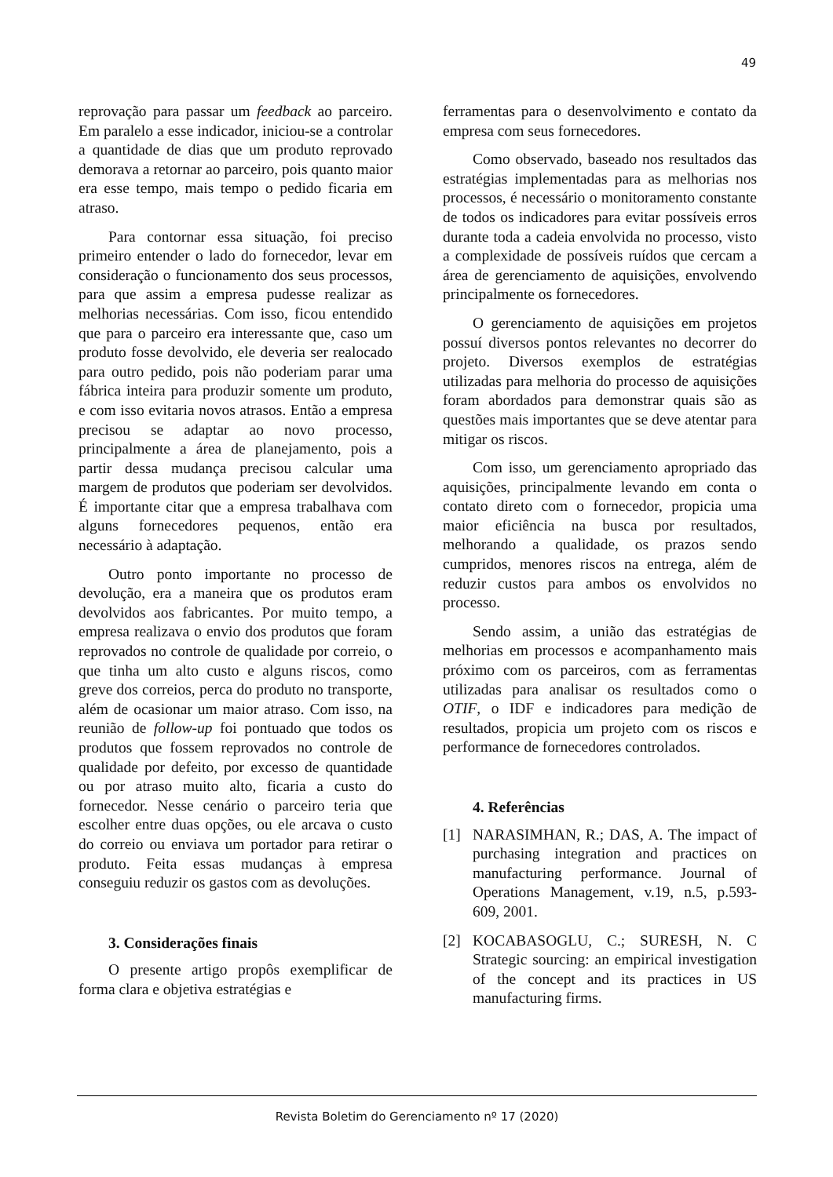49
reprovação para passar um feedback ao parceiro. Em paralelo a esse indicador, iniciou-se a controlar a quantidade de dias que um produto reprovado demorava a retornar ao parceiro, pois quanto maior era esse tempo, mais tempo o pedido ficaria em atraso.
Para contornar essa situação, foi preciso primeiro entender o lado do fornecedor, levar em consideração o funcionamento dos seus processos, para que assim a empresa pudesse realizar as melhorias necessárias. Com isso, ficou entendido que para o parceiro era interessante que, caso um produto fosse devolvido, ele deveria ser realocado para outro pedido, pois não poderiam parar uma fábrica inteira para produzir somente um produto, e com isso evitaria novos atrasos. Então a empresa precisou se adaptar ao novo processo, principalmente a área de planejamento, pois a partir dessa mudança precisou calcular uma margem de produtos que poderiam ser devolvidos. É importante citar que a empresa trabalhava com alguns fornecedores pequenos, então era necessário à adaptação.
Outro ponto importante no processo de devolução, era a maneira que os produtos eram devolvidos aos fabricantes. Por muito tempo, a empresa realizava o envio dos produtos que foram reprovados no controle de qualidade por correio, o que tinha um alto custo e alguns riscos, como greve dos correios, perca do produto no transporte, além de ocasionar um maior atraso. Com isso, na reunião de follow-up foi pontuado que todos os produtos que fossem reprovados no controle de qualidade por defeito, por excesso de quantidade ou por atraso muito alto, ficaria a custo do fornecedor. Nesse cenário o parceiro teria que escolher entre duas opções, ou ele arcava o custo do correio ou enviava um portador para retirar o produto. Feita essas mudanças à empresa conseguiu reduzir os gastos com as devoluções.
3. Considerações finais
O presente artigo propôs exemplificar de forma clara e objetiva estratégias e
ferramentas para o desenvolvimento e contato da empresa com seus fornecedores.
Como observado, baseado nos resultados das estratégias implementadas para as melhorias nos processos, é necessário o monitoramento constante de todos os indicadores para evitar possíveis erros durante toda a cadeia envolvida no processo, visto a complexidade de possíveis ruídos que cercam a área de gerenciamento de aquisições, envolvendo principalmente os fornecedores.
O gerenciamento de aquisições em projetos possuí diversos pontos relevantes no decorrer do projeto. Diversos exemplos de estratégias utilizadas para melhoria do processo de aquisições foram abordados para demonstrar quais são as questões mais importantes que se deve atentar para mitigar os riscos.
Com isso, um gerenciamento apropriado das aquisições, principalmente levando em conta o contato direto com o fornecedor, propicia uma maior eficiência na busca por resultados, melhorando a qualidade, os prazos sendo cumpridos, menores riscos na entrega, além de reduzir custos para ambos os envolvidos no processo.
Sendo assim, a união das estratégias de melhorias em processos e acompanhamento mais próximo com os parceiros, com as ferramentas utilizadas para analisar os resultados como o OTIF, o IDF e indicadores para medição de resultados, propicia um projeto com os riscos e performance de fornecedores controlados.
4. Referências
[1] NARASIMHAN, R.; DAS, A. The impact of purchasing integration and practices on manufacturing performance. Journal of Operations Management, v.19, n.5, p.593-609, 2001.
[2] KOCABASOGLU, C.; SURESH, N. C Strategic sourcing: an empirical investigation of the concept and its practices in US manufacturing firms.
Revista Boletim do Gerenciamento nº 17 (2020)